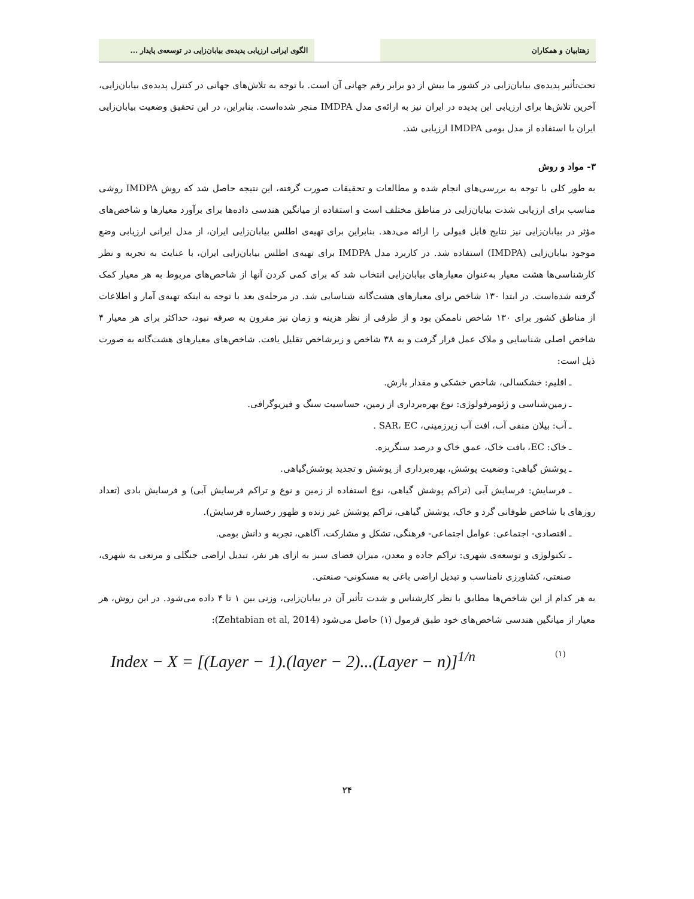زهتابیان و همکاران الگوی ایرانی ارزیابی پدیده‌ی بیابان‌زایی در توسعه‌ی پایدار ...
تحت‌تأثیر پدیده‌ی بیابان‌زایی در کشور ما بیش از دو برابر رقم جهانی آن است. با توجه به تلاش‌های جهانی در کنترل پدیده‌ی بیابان‌زایی، آخرین تلاش‌ها برای ارزیابی این پدیده در ایران نیز به ارائه‌ی مدل IMDPA منجر شده‌است. بنابراین، در این تحقیق وضعیت بیابان‌زایی ایران با استفاده از مدل بومی IMDPA ارزیابی شد.
۳- مواد و روش
به طور کلی با توجه به بررسی‌های انجام شده و مطالعات و تحقیقات صورت گرفته، این نتیجه حاصل شد که روش IMDPA روشی مناسب برای ارزیابی شدت بیابان‌زایی در مناطق مختلف است و استفاده از میانگین هندسی داده‌ها برای برآورد معیارها و شاخص‌های مؤثر در بیابان‌زایی نیز نتایج قابل قبولی را ارائه می‌دهد. بنابراین برای تهیه‌ی اطلس بیابان‌زایی ایران، از مدل ایرانی ارزیابی وضع موجود بیابان‌زایی (IMDPA) استفاده شد. در کاربرد مدل IMDPA برای تهیه‌ی اطلس بیابان‌زایی ایران، با عنایت به تجربه و نظر کارشناسی‌ها هشت معیار به‌عنوان معیارهای بیابان‌زایی انتخاب شد که برای کمی کردن آنها از شاخص‌های مربوط به هر معیار کمک گرفته شده‌است. در ابتدا ۱۳۰ شاخص برای معیارهای هشت‌گانه شناسایی شد. در مرحله‌ی بعد با توجه به اینکه تهیه‌ی آمار و اطلاعات از مناطق کشور برای ۱۳۰ شاخص ناممکن بود و از طرفی از نظر هزینه و زمان نیز مقرون به صرفه نبود، حداکثر برای هر معیار ۴ شاخص اصلی شناسایی و ملاک عمل قرار گرفت و به ۳۸ شاخص و زیرشاخص تقلیل یافت. شاخص‌های معیارهای هشت‌گانه به صورت ذیل است:
ـ اقلیم: خشکسالی، شاخص خشکی و مقدار بارش.
ـ زمین‌شناسی و ژئومرفولوژی: نوع بهره‌برداری از زمین، حساسیت سنگ و فیزیوگرافی.
ـ آب: بیلان منفی آب، افت آب زیرزمینی، SAR، EC .
ـ خاک: EC، بافت خاک، عمق خاک و درصد سنگریزه.
ـ پوشش گیاهی: وضعیت پوشش، بهره‌برداری از پوشش و تجدید پوشش‌گیاهی.
ـ فرسایش: فرسایش آبی (تراکم پوشش گیاهی، نوع استفاده از زمین و نوع و تراکم فرسایش آبی) و فرسایش بادی (تعداد روزهای با شاخص طوفانی گرد و خاک، پوشش گیاهی، تراکم پوشش غیر زنده و ظهور رخساره فرسایش).
ـ اقتصادی- اجتماعی: عوامل اجتماعی- فرهنگی، تشکل و مشارکت، آگاهی، تجربه و دانش بومی.
ـ تکنولوژی و توسعه‌ی شهری: تراکم جاده و معدن، میزان فضای سبز به ازای هر نفر، تبدیل اراضی جنگلی و مرتعی به شهری، صنعتی، کشاورزی نامناسب و تبدیل اراضی باغی به مسکونی- صنعتی.
به هر کدام از این شاخص‌ها مطابق با نظر کارشناس و شدت تأثیر آن در بیابان‌زایی، وزنی بین ۱ تا ۴ داده می‌شود. در این روش، هر معیار از میانگین هندسی شاخص‌های خود طبق فرمول (۱) حاصل می‌شود (Zehtabian et al, 2014):
Index − X = [(Layer − 1).(layer − 2)...(Layer − n)]<sup>1/n</sup>
(۱)
۲۴